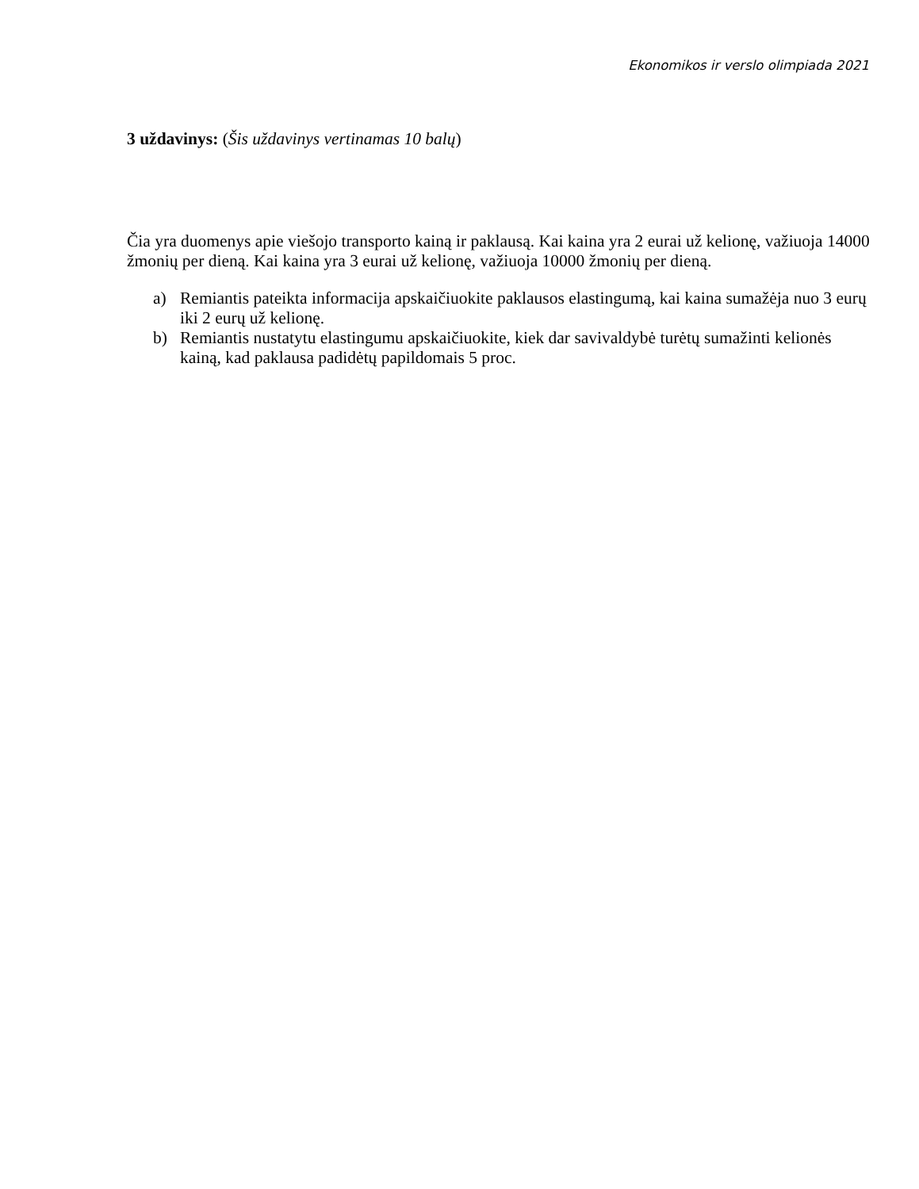Ekonomikos ir verslo olimpiada 2021
3 uždavinys: (Šis uždavinys vertinamas 10 balų)
Čia yra duomenys apie viešojo transporto kainą ir paklausą. Kai kaina yra 2 eurai už kelionę, važiuoja 14000 žmonių per dieną. Kai kaina yra 3 eurai už kelionę, važiuoja 10000 žmonių per dieną.
a) Remiantis pateikta informacija apskaičiuokite paklausos elastingumą, kai kaina sumažėja nuo 3 eurų iki 2 eurų už kelionę.
b) Remiantis nustatytu elastingumu apskaičiuokite, kiek dar savivaldybė turėtų sumažinti kelionės kainą, kad paklausa padidėtų papildomais 5 proc.